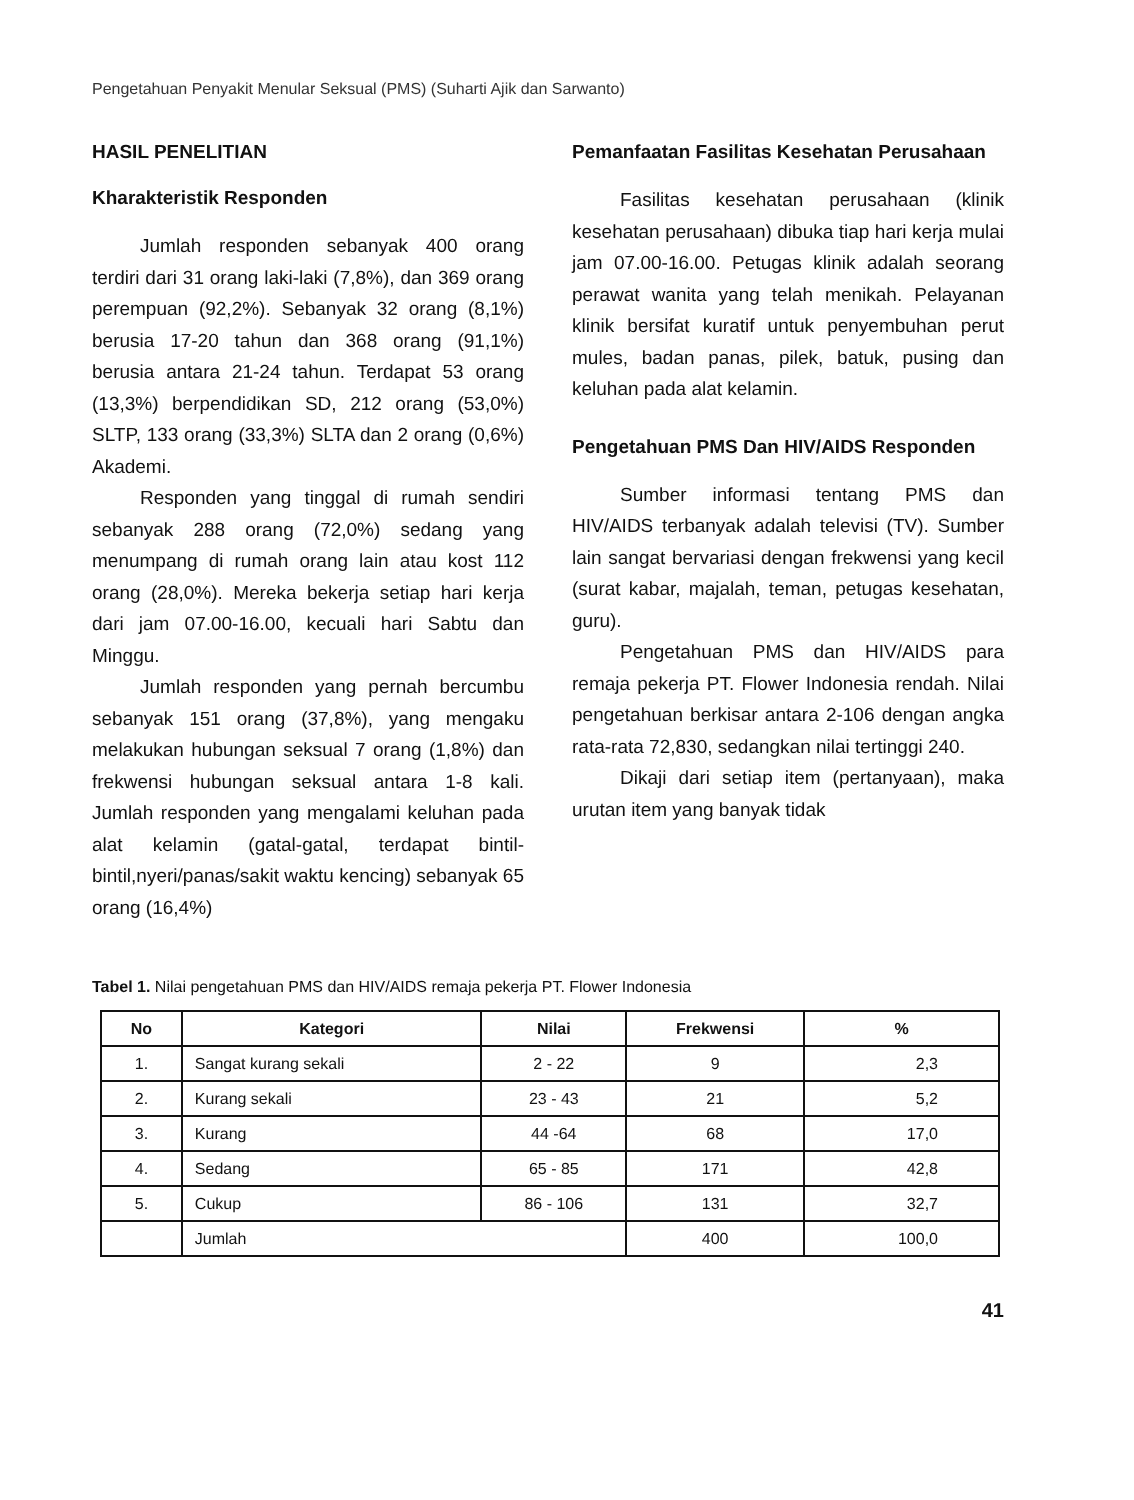Pengetahuan Penyakit Menular Seksual (PMS) (Suharti Ajik dan Sarwanto)
HASIL PENELITIAN
Kharakteristik Responden
Jumlah responden sebanyak 400 orang terdiri dari 31 orang laki-laki (7,8%), dan 369 orang perempuan (92,2%). Sebanyak 32 orang (8,1%) berusia 17-20 tahun dan 368 orang (91,1%) berusia antara 21-24 tahun. Terdapat 53 orang (13,3%) berpendidikan SD, 212 orang (53,0%) SLTP, 133 orang (33,3%) SLTA dan 2 orang (0,6%) Akademi.
Responden yang tinggal di rumah sendiri sebanyak 288 orang (72,0%) sedang yang menumpang di rumah orang lain atau kost 112 orang (28,0%). Mereka bekerja setiap hari kerja dari jam 07.00-16.00, kecuali hari Sabtu dan Minggu.
Jumlah responden yang pernah bercumbu sebanyak 151 orang (37,8%), yang mengaku melakukan hubungan seksual 7 orang (1,8%) dan frekwensi hubungan seksual antara 1-8 kali. Jumlah responden yang mengalami keluhan pada alat kelamin (gatal-gatal, terdapat bintil-bintil,nyeri/panas/sakit waktu kencing) sebanyak 65 orang (16,4%)
Pemanfaatan Fasilitas Kesehatan Perusahaan
Fasilitas kesehatan perusahaan (klinik kesehatan perusahaan) dibuka tiap hari kerja mulai jam 07.00-16.00. Petugas klinik adalah seorang perawat wanita yang telah menikah. Pelayanan klinik bersifat kuratif untuk penyembuhan perut mules, badan panas, pilek, batuk, pusing dan keluhan pada alat kelamin.
Pengetahuan PMS Dan HIV/AIDS Responden
Sumber informasi tentang PMS dan HIV/AIDS terbanyak adalah televisi (TV). Sumber lain sangat bervariasi dengan frekwensi yang kecil (surat kabar, majalah, teman, petugas kesehatan, guru).
Pengetahuan PMS dan HIV/AIDS para remaja pekerja PT. Flower Indonesia rendah. Nilai pengetahuan berkisar antara 2-106 dengan angka rata-rata 72,830, sedangkan nilai tertinggi 240.
Dikaji dari setiap item (pertanyaan), maka urutan item yang banyak tidak
Tabel 1. Nilai pengetahuan PMS dan HIV/AIDS remaja pekerja PT. Flower Indonesia
| No | Kategori | Nilai | Frekwensi | % |
| --- | --- | --- | --- | --- |
| 1. | Sangat kurang sekali | 2 - 22 | 9 | 2,3 |
| 2. | Kurang sekali | 23 - 43 | 21 | 5,2 |
| 3. | Kurang | 44 -64 | 68 | 17,0 |
| 4. | Sedang | 65 - 85 | 171 | 42,8 |
| 5. | Cukup | 86 - 106 | 131 | 32,7 |
| | Jumlah | | 400 | 100,0 |
41